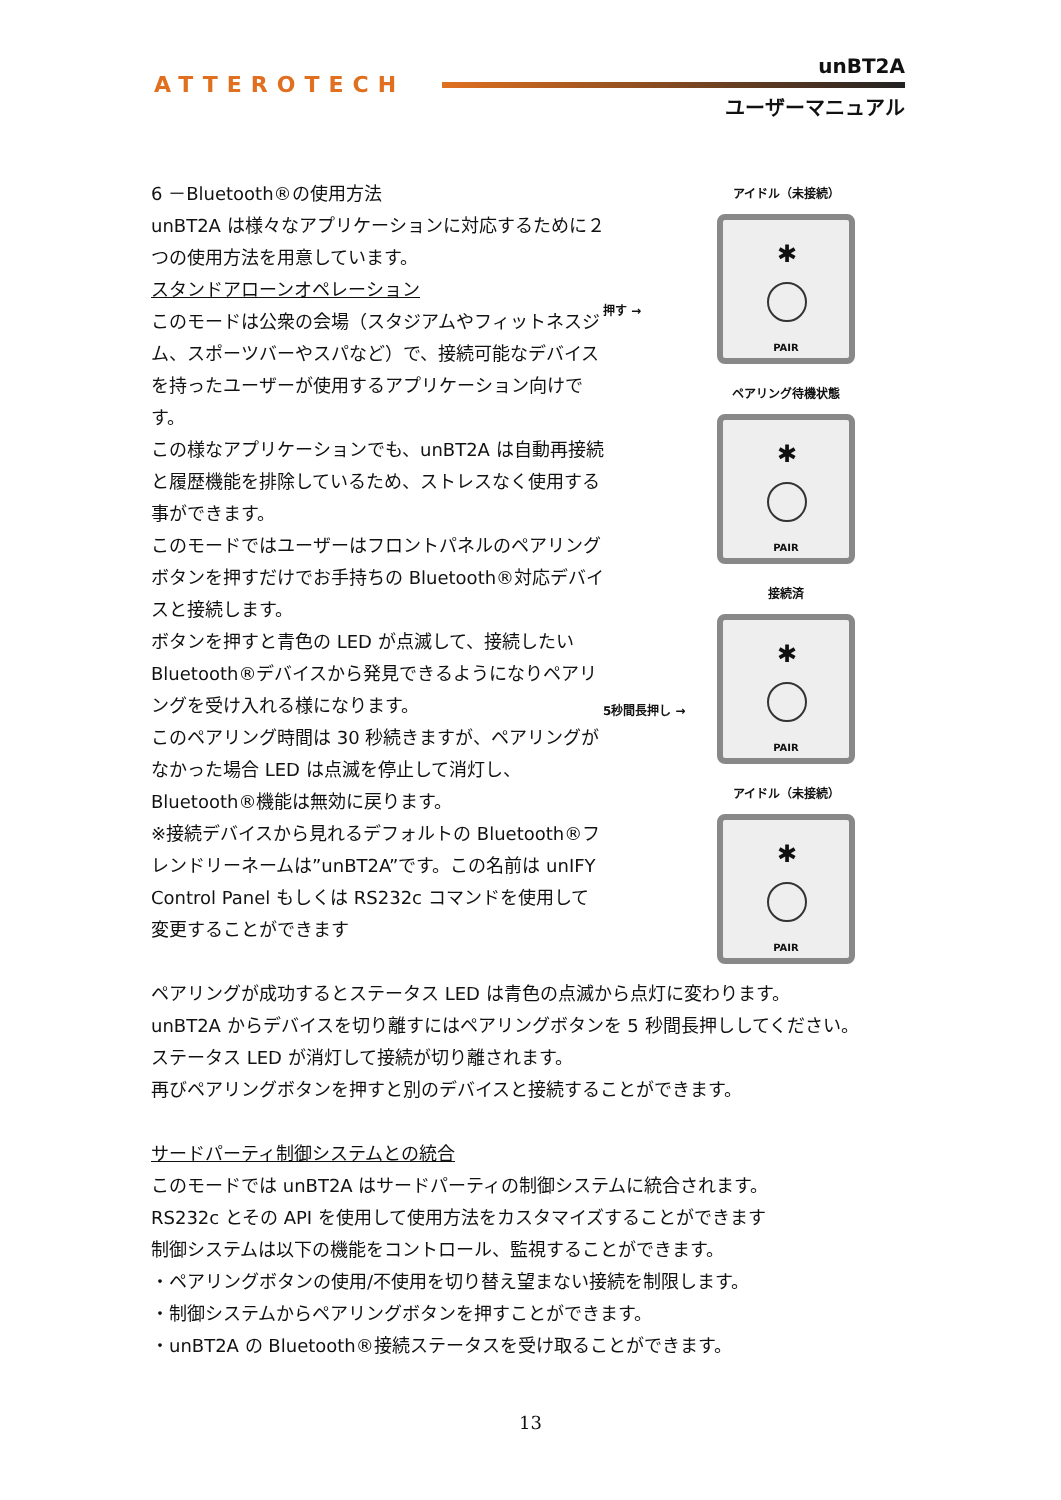ATTEROTECH
unBT2A
ユーザーマニュアル
アイドル（未接続）
押す →
✱
PAIR
ペアリング待機状態
✱
PAIR
接続済
5秒間長押し →
✱
PAIR
アイドル（未接続）
✱
PAIR
6 －Bluetooth®の使用方法
unBT2A は様々なアプリケーションに対応するために２つの使用方法を用意しています。
スタンドアローンオペレーション
このモードは公衆の会場（スタジアムやフィットネスジム、スポーツバーやスパなど）で、接続可能なデバイスを持ったユーザーが使用するアプリケーション向けです。
この様なアプリケーションでも、unBT2A は自動再接続と履歴機能を排除しているため、ストレスなく使用する事ができます。
このモードではユーザーはフロントパネルのペアリングボタンを押すだけでお手持ちの Bluetooth®対応デバイスと接続します。
ボタンを押すと青色の LED が点滅して、接続したい Bluetooth®デバイスから発見できるようになりペアリングを受け入れる様になります。
このペアリング時間は 30 秒続きますが、ペアリングがなかった場合 LED は点滅を停止して消灯し、Bluetooth®機能は無効に戻ります。
※接続デバイスから見れるデフォルトの Bluetooth®フレンドリーネームは”unBT2A”です。この名前は unIFY Control Panel もしくは RS232c コマンドを使用して変更することができます
ペアリングが成功するとステータス LED は青色の点滅から点灯に変わります。
unBT2A からデバイスを切り離すにはペアリングボタンを 5 秒間長押ししてください。
ステータス LED が消灯して接続が切り離されます。
再びペアリングボタンを押すと別のデバイスと接続することができます。
サードパーティ制御システムとの統合
このモードでは unBT2A はサードパーティの制御システムに統合されます。
RS232c とその API を使用して使用方法をカスタマイズすることができます
制御システムは以下の機能をコントロール、監視することができます。
・ペアリングボタンの使用/不使用を切り替え望まない接続を制限します。
・制御システムからペアリングボタンを押すことができます。
・unBT2A の Bluetooth®接続ステータスを受け取ることができます。
13